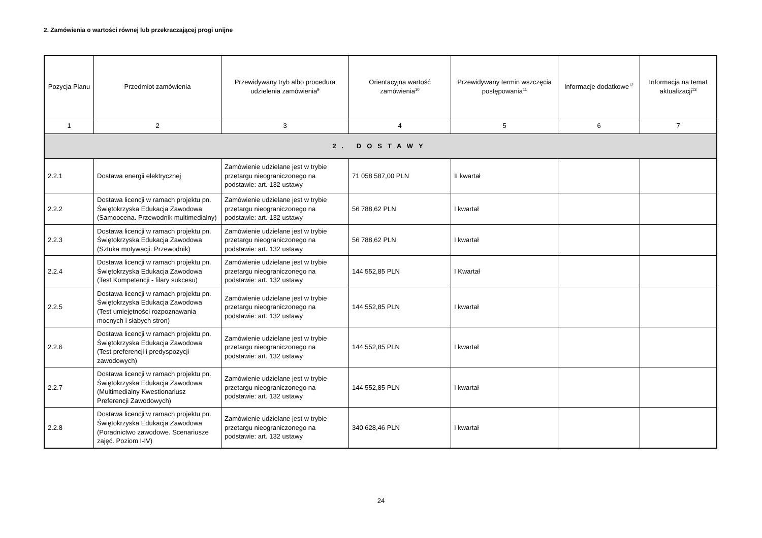2. Zamówienia o wartości równej lub przekraczającej progi unijne
| Pozycja Planu | Przedmiot zamówienia | Przewidywany tryb albo procedura udzielenia zamówienia<sup>9</sup> | Orientacyjna wartość zamówienia<sup>10</sup> | Przewidywany termin wszczęcia postępowania<sup>11</sup> | Informacje dodatkowe<sup>12</sup> | Informacja na temat aktualizacji<sup>13</sup> |
| --- | --- | --- | --- | --- | --- | --- |
| 1 | 2 | 3 | 4 | 5 | 6 | 7 |
| 2. DOSTAWY | | | | | | |
| 2.2.1 | Dostawa energii elektrycznej | Zamówienie udzielane jest w trybie przetargu nieograniczonego na podstawie: art. 132 ustawy | 71 058 587,00 PLN | II kwartał | | |
| 2.2.2 | Dostawa licencji w ramach projektu pn. Świętokrzyska Edukacja Zawodowa (Samoocena. Przewodnik multimedialny) | Zamówienie udzielane jest w trybie przetargu nieograniczonego na podstawie: art. 132 ustawy | 56 788,62 PLN | I kwartał | | |
| 2.2.3 | Dostawa licencji w ramach projektu pn. Świętokrzyska Edukacja Zawodowa (Sztuka motywacji. Przewodnik) | Zamówienie udzielane jest w trybie przetargu nieograniczonego na podstawie: art. 132 ustawy | 56 788,62 PLN | I kwartał | | |
| 2.2.4 | Dostawa licencji w ramach projektu pn. Świętokrzyska Edukacja Zawodowa (Test Kompetencji - filary sukcesu) | Zamówienie udzielane jest w trybie przetargu nieograniczonego na podstawie: art. 132 ustawy | 144 552,85 PLN | I Kwartał | | |
| 2.2.5 | Dostawa licencji w ramach projektu pn. Świętokrzyska Edukacja Zawodowa (Test umiejętności rozpoznawania mocnych i słabych stron) | Zamówienie udzielane jest w trybie przetargu nieograniczonego na podstawie: art. 132 ustawy | 144 552,85 PLN | I kwartał | | |
| 2.2.6 | Dostawa licencji w ramach projektu pn. Świętokrzyska Edukacja Zawodowa (Test preferencji i predyspozycji zawodowych) | Zamówienie udzielane jest w trybie przetargu nieograniczonego na podstawie: art. 132 ustawy | 144 552,85 PLN | I kwartał | | |
| 2.2.7 | Dostawa licencji w ramach projektu pn. Świętokrzyska Edukacja Zawodowa (Multimedialny Kwestionariusz Preferencji Zawodowych) | Zamówienie udzielane jest w trybie przetargu nieograniczonego na podstawie: art. 132 ustawy | 144 552,85 PLN | I kwartał | | |
| 2.2.8 | Dostawa licencji w ramach projektu pn. Świętokrzyska Edukacja Zawodowa (Poradnictwo zawodowe. Scenariusze zajęć. Poziom I-IV) | Zamówienie udzielane jest w trybie przetargu nieograniczonego na podstawie: art. 132 ustawy | 340 628,46 PLN | I kwartał | | |
24